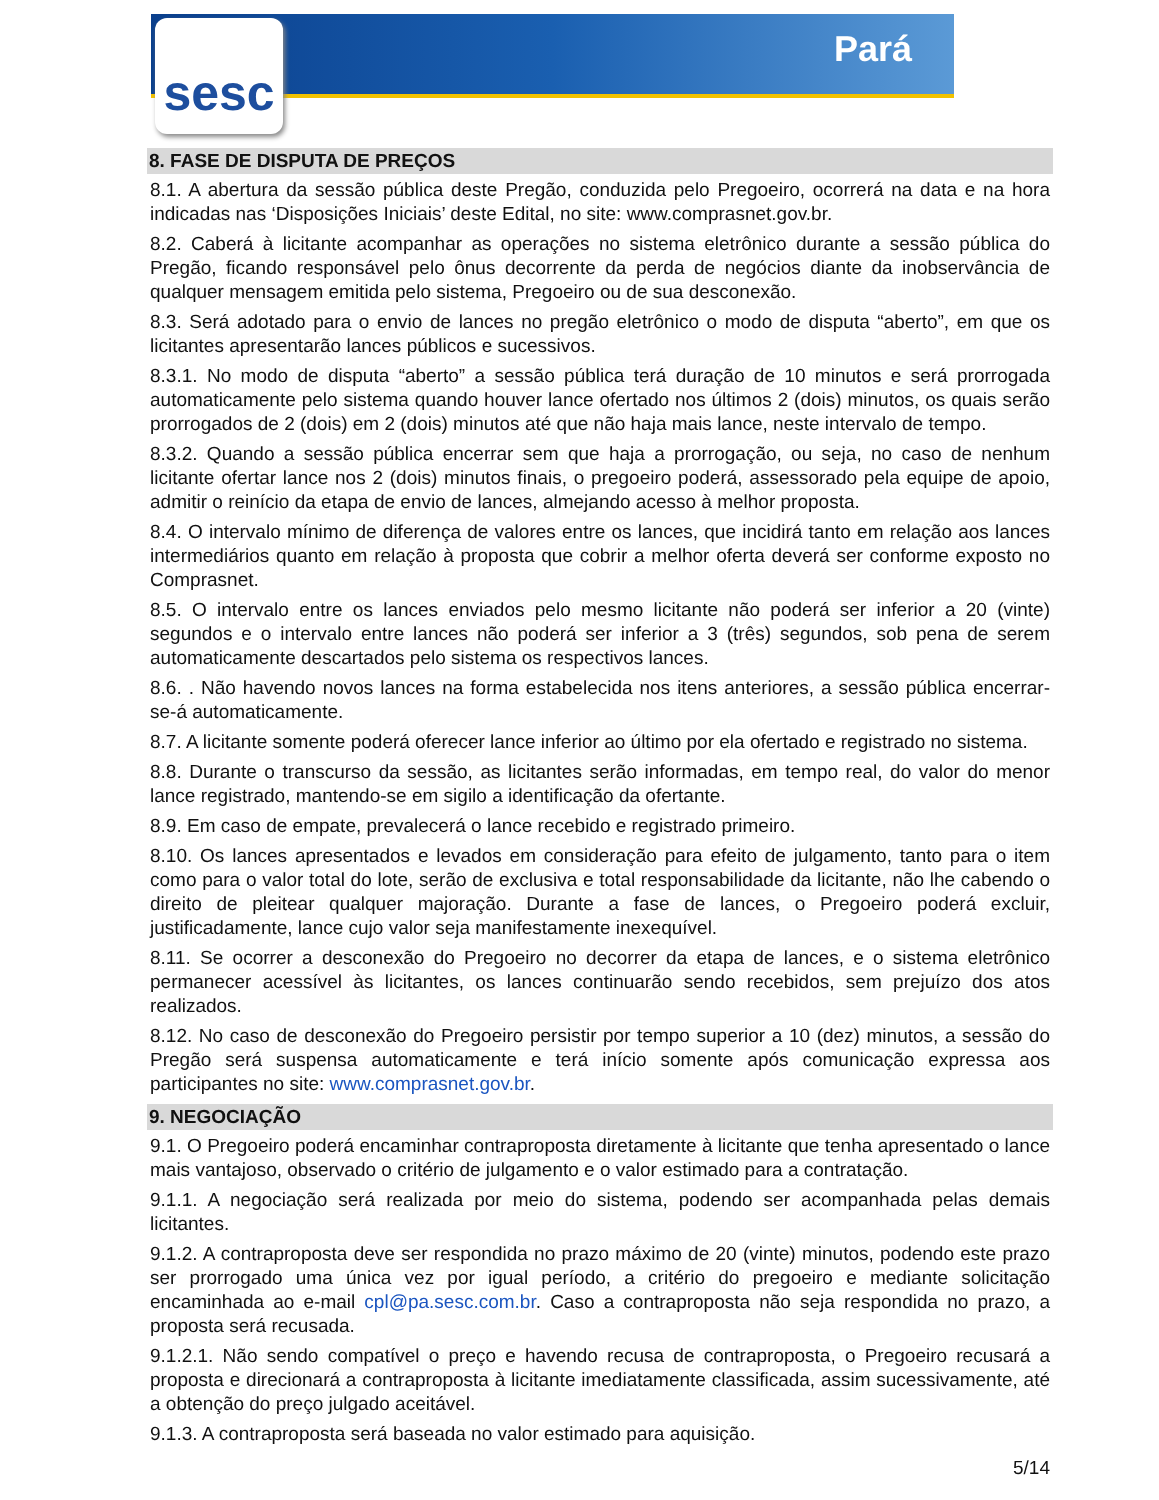sesc Pará
8. FASE DE DISPUTA DE PREÇOS
8.1. A abertura da sessão pública deste Pregão, conduzida pelo Pregoeiro, ocorrerá na data e na hora indicadas nas ‘Disposições Iniciais’ deste Edital, no site: www.comprasnet.gov.br.
8.2. Caberá à licitante acompanhar as operações no sistema eletrônico durante a sessão pública do Pregão, ficando responsável pelo ônus decorrente da perda de negócios diante da inobservância de qualquer mensagem emitida pelo sistema, Pregoeiro ou de sua desconexão.
8.3. Será adotado para o envio de lances no pregão eletrônico o modo de disputa “aberto”, em que os licitantes apresentarão lances públicos e sucessivos.
8.3.1. No modo de disputa “aberto” a sessão pública terá duração de 10 minutos e será prorrogada automaticamente pelo sistema quando houver lance ofertado nos últimos 2 (dois) minutos, os quais serão prorrogados de 2 (dois) em 2 (dois) minutos até que não haja mais lance, neste intervalo de tempo.
8.3.2. Quando a sessão pública encerrar sem que haja a prorrogação, ou seja, no caso de nenhum licitante ofertar lance nos 2 (dois) minutos finais, o pregoeiro poderá, assessorado pela equipe de apoio, admitir o reinício da etapa de envio de lances, almejando acesso à melhor proposta.
8.4. O intervalo mínimo de diferença de valores entre os lances, que incidirá tanto em relação aos lances intermediários quanto em relação à proposta que cobrir a melhor oferta deverá ser conforme exposto no Comprasnet.
8.5. O intervalo entre os lances enviados pelo mesmo licitante não poderá ser inferior a 20 (vinte) segundos e o intervalo entre lances não poderá ser inferior a 3 (três) segundos, sob pena de serem automaticamente descartados pelo sistema os respectivos lances.
8.6. . Não havendo novos lances na forma estabelecida nos itens anteriores, a sessão pública encerrar-se-á automaticamente.
8.7. A licitante somente poderá oferecer lance inferior ao último por ela ofertado e registrado no sistema.
8.8. Durante o transcurso da sessão, as licitantes serão informadas, em tempo real, do valor do menor lance registrado, mantendo-se em sigilo a identificação da ofertante.
8.9. Em caso de empate, prevalecerá o lance recebido e registrado primeiro.
8.10. Os lances apresentados e levados em consideração para efeito de julgamento, tanto para o item como para o valor total do lote, serão de exclusiva e total responsabilidade da licitante, não lhe cabendo o direito de pleitear qualquer majoração. Durante a fase de lances, o Pregoeiro poderá excluir, justificadamente, lance cujo valor seja manifestamente inexequível.
8.11. Se ocorrer a desconexão do Pregoeiro no decorrer da etapa de lances, e o sistema eletrônico permanecer acessível às licitantes, os lances continuarão sendo recebidos, sem prejuízo dos atos realizados.
8.12. No caso de desconexão do Pregoeiro persistir por tempo superior a 10 (dez) minutos, a sessão do Pregão será suspensa automaticamente e terá início somente após comunicação expressa aos participantes no site: www.comprasnet.gov.br.
9. NEGOCIAÇÃO
9.1. O Pregoeiro poderá encaminhar contraproposta diretamente à licitante que tenha apresentado o lance mais vantajoso, observado o critério de julgamento e o valor estimado para a contratação.
9.1.1. A negociação será realizada por meio do sistema, podendo ser acompanhada pelas demais licitantes.
9.1.2. A contraproposta deve ser respondida no prazo máximo de 20 (vinte) minutos, podendo este prazo ser prorrogado uma única vez por igual período, a critério do pregoeiro e mediante solicitação encaminhada ao e-mail cpl@pa.sesc.com.br. Caso a contraproposta não seja respondida no prazo, a proposta será recusada.
9.1.2.1. Não sendo compatível o preço e havendo recusa de contraproposta, o Pregoeiro recusará a proposta e direcionará a contraproposta à licitante imediatamente classificada, assim sucessivamente, até a obtenção do preço julgado aceitável.
9.1.3. A contraproposta será baseada no valor estimado para aquisição.
5/14